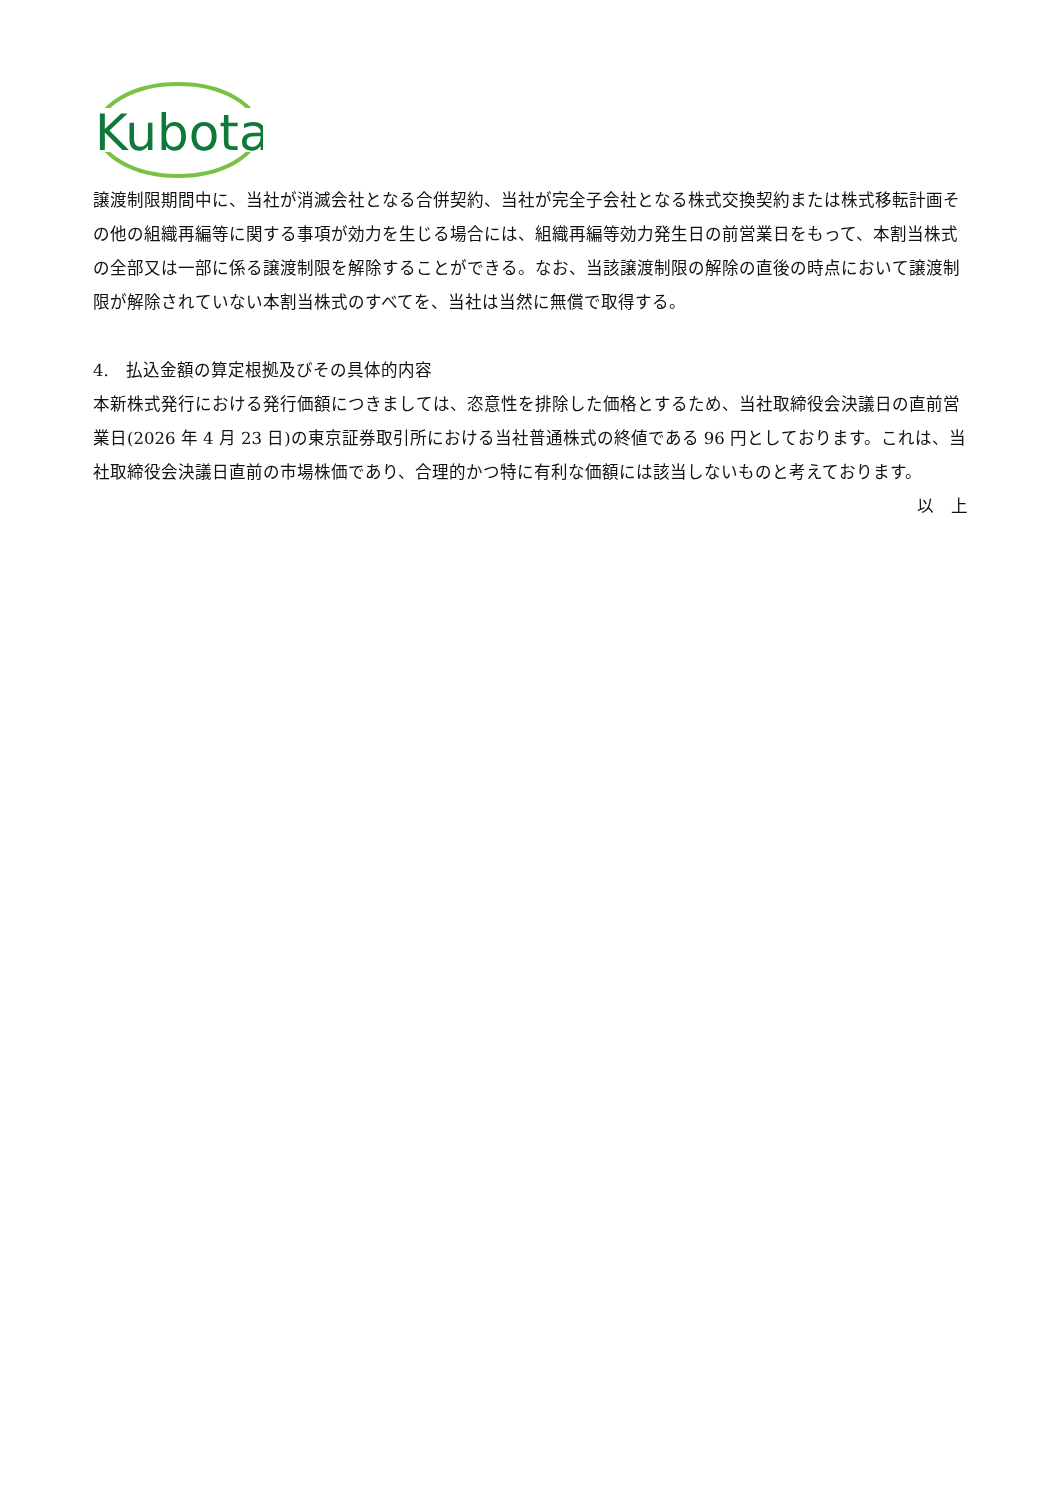Kubota
譲渡制限期間中に、当社が消滅会社となる合併契約、当社が完全子会社となる株式交換契約または株式移転計画その他の組織再編等に関する事項が効力を生じる場合には、組織再編等効力発生日の前営業日をもって、本割当株式の全部又は一部に係る譲渡制限を解除することができる。なお、当該譲渡制限の解除の直後の時点において譲渡制限が解除されていない本割当株式のすべてを、当社は当然に無償で取得する。
4.　払込金額の算定根拠及びその具体的内容
本新株式発行における発行価額につきましては、恣意性を排除した価格とするため、当社取締役会決議日の直前営業日(2026 年 4 月 23 日)の東京証券取引所における当社普通株式の終値である 96 円としております。これは、当社取締役会決議日直前の市場株価であり、合理的かつ特に有利な価額には該当しないものと考えております。
以　上